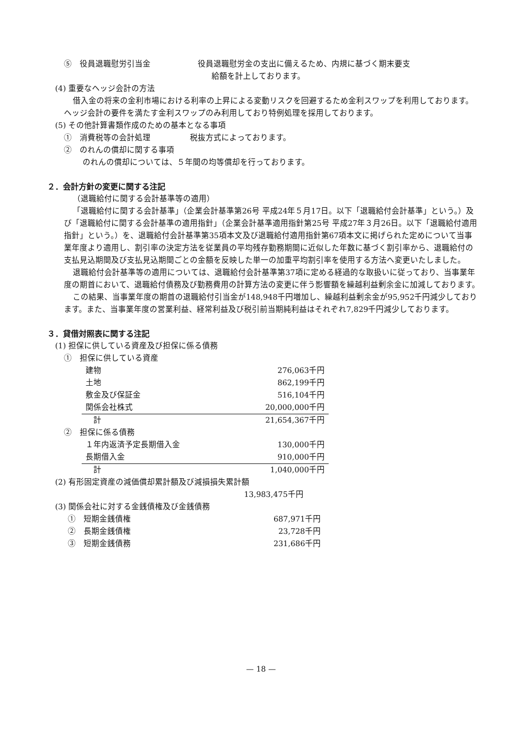⑤　役員退職慰労引当金　　　　　　役員退職慰労金の支出に備えるため、内規に基づく期末要支
給額を計上しております。
(4) 重要なヘッジ会計の方法
借入金の将来の金利市場における利率の上昇による変動リスクを回避するため金利スワップを利用しております。ヘッジ会計の要件を満たす金利スワップのみ利用しており特例処理を採用しております。
(5) その他計算書類作成のための基本となる事項
①　消費税等の会計処理　　　　　税抜方式によっております。
②　のれんの償却に関する事項
のれんの償却については、５年間の均等償却を行っております。
２．会計方針の変更に関する注記
（退職給付に関する会計基準等の適用）
「退職給付に関する会計基準」（企業会計基準第26号 平成24年５月17日。以下「退職給付会計基準」という。）及び「退職給付に関する会計基準の適用指針」（企業会計基準適用指針第25号 平成27年３月26日。以下「退職給付適用指針」という。）を、退職給付会計基準第35項本文及び退職給付適用指針第67項本文に掲げられた定めについて当事業年度より適用し、割引率の決定方法を従業員の平均残存勤務期間に近似した年数に基づく割引率から、退職給付の支払見込期間及び支払見込期間ごとの金額を反映した単一の加重平均割引率を使用する方法へ変更いたしました。
退職給付会計基準等の適用については、退職給付会計基準第37項に定める経過的な取扱いに従っており、当事業年度の期首において、退職給付債務及び勤務費用の計算方法の変更に伴う影響額を繰越利益剰余金に加減しております。
この結果、当事業年度の期首の退職給付引当金が148,948千円増加し、繰越利益剰余金が95,952千円減少しております。また、当事業年度の営業利益、経常利益及び税引前当期純利益はそれぞれ7,829千円減少しております。
３．貸借対照表に関する注記
(1) 担保に供している資産及び担保に係る債務
①　担保に供している資産
| 建物 | 276,063千円 |
| 土地 | 862,199千円 |
| 敷金及び保証金 | 516,104千円 |
| 関係会社株式 | 20,000,000千円 |
| 計 | 21,654,367千円 |
②　担保に係る債務
| １年内返済予定長期借入金 | 130,000千円 |
| 長期借入金 | 910,000千円 |
| 計 | 1,040,000千円 |
(2) 有形固定資産の減価償却累計額及び減損損失累計額
13,983,475千円
(3) 関係会社に対する金銭債権及び金銭債務
| ① 短期金銭債権 | 687,971千円 |
| ② 長期金銭債権 | 23,728千円 |
| ③ 短期金銭債務 | 231,686千円 |
— 18 —